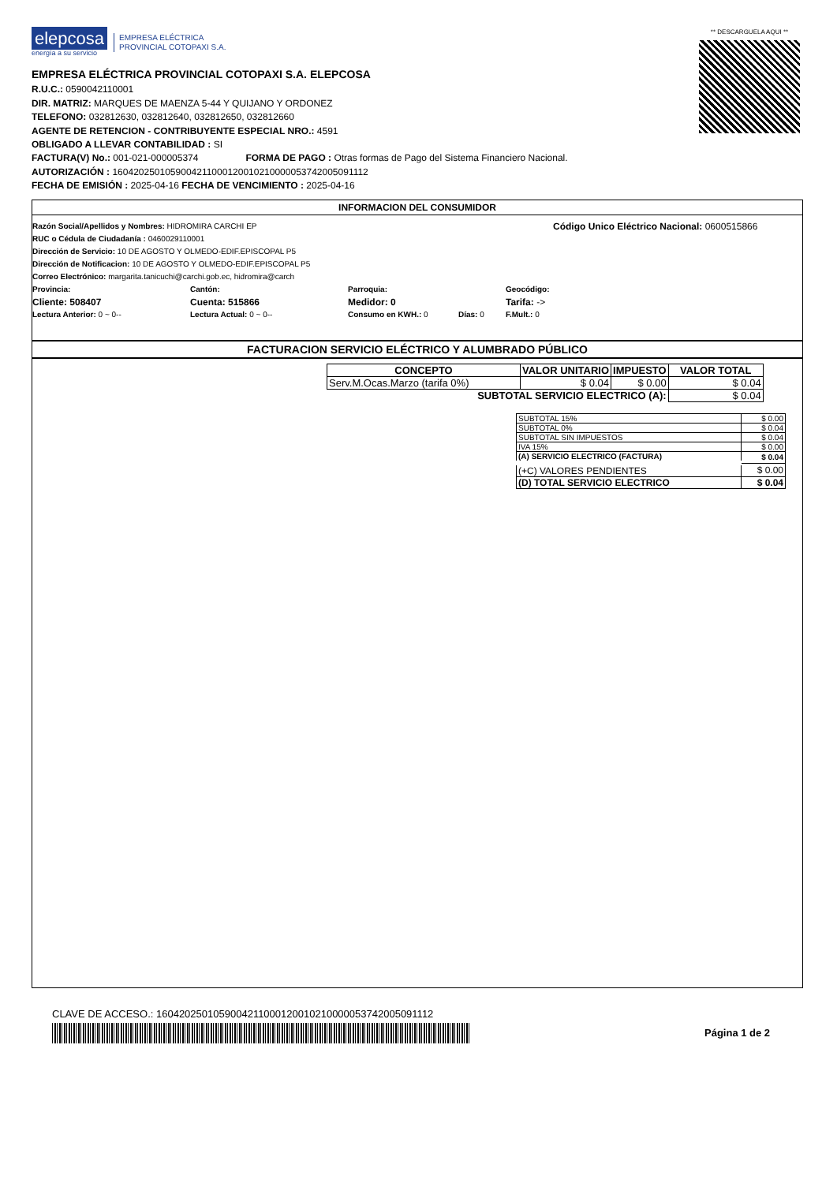elepcosa
energía a su servicio
EMPRESA ELÉCTRICA
PROVINCIAL COTOPAXI S.A.
** DESCARGUELA AQUI **
EMPRESA ELÉCTRICA PROVINCIAL COTOPAXI S.A. ELEPCOSA
R.U.C.: 0590042110001
DIR. MATRIZ: MARQUES DE MAENZA 5-44 Y QUIJANO Y ORDONEZ
TELEFONO: 032812630, 032812640, 032812650, 032812660
AGENTE DE RETENCION - CONTRIBUYENTE ESPECIAL NRO.: 4591
OBLIGADO A LLEVAR CONTABILIDAD : SI
FACTURA(V) No.: 001-021-000005374 FORMA DE PAGO : Otras formas de Pago del Sistema Financiero Nacional.
AUTORIZACIÓN : 1604202501059004211000120010210000053742005091112
FECHA DE EMISIÓN : 2025-04-16 FECHA DE VENCIMIENTO : 2025-04-16
INFORMACION DEL CONSUMIDOR
Código Unico Eléctrico Nacional: 0600515866
Razón Social/Apellidos y Nombres: HIDROMIRA CARCHI EP
RUC o Cédula de Ciudadanía : 0460029110001
Dirección de Servicio: 10 DE AGOSTO Y OLMEDO-EDIF.EPISCOPAL P5
Dirección de Notificacion: 10 DE AGOSTO Y OLMEDO-EDIF.EPISCOPAL P5
Correo Electrónico: margarita.tanicuchi@carchi.gob.ec, hidromira@carch
Provincia: Cantón: Parroquia: Geocódigo:
Cliente: 508407 Cuenta: 515866 Medidor: 0 Tarifa: ->
Lectura Anterior: 0 ~ 0-- Lectura Actual: 0 ~ 0-- Consumo en KWH.: 0 Días: 0 F.Mult.: 0
FACTURACION SERVICIO ELÉCTRICO Y ALUMBRADO PÚBLICO
| CONCEPTO | VALOR UNITARIO | IMPUESTO | VALOR TOTAL |
| --- | --- | --- | --- |
| Serv.M.Ocas.Marzo (tarifa 0%) | $ 0.04 | $ 0.00 | $ 0.04 |
| SUBTOTAL SERVICIO ELECTRICO (A): | | | $ 0.04 |
| SUBTOTAL 15% | $ 0.00 |
| SUBTOTAL 0% | $ 0.04 |
| SUBTOTAL SIN IMPUESTOS | $ 0.04 |
| IVA 15% | $ 0.00 |
| (A) SERVICIO ELECTRICO (FACTURA) | $ 0.04 |
| (+C) VALORES PENDIENTES | $ 0.00 |
| (D) TOTAL SERVICIO ELECTRICO | $ 0.04 |
CLAVE DE ACCESO.: 1604202501059004211000120010210000053742005091112
Página 1 de 2